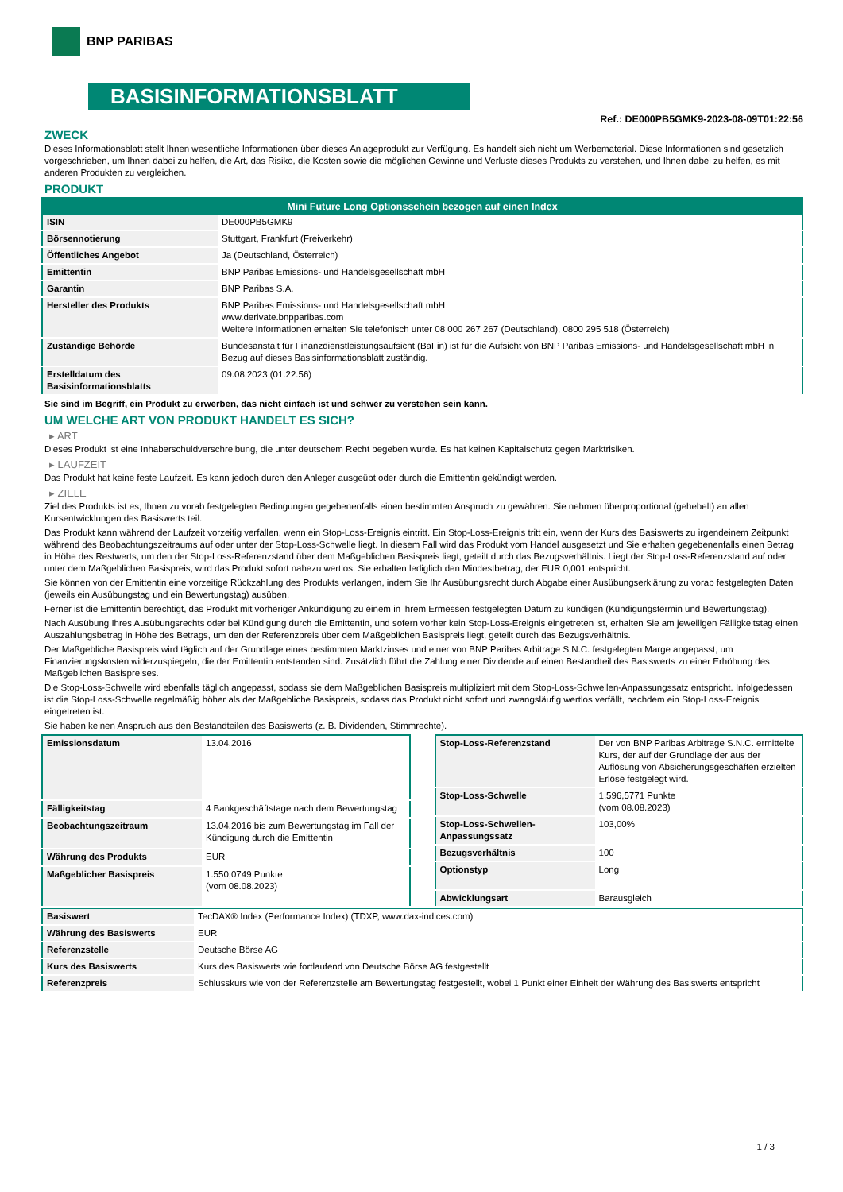BNP PARIBAS
BASISINFORMATIONSBLATT
Ref.: DE000PB5GMK9-2023-08-09T01:22:56
ZWECK
Dieses Informationsblatt stellt Ihnen wesentliche Informationen über dieses Anlageprodukt zur Verfügung. Es handelt sich nicht um Werbematerial. Diese Informationen sind gesetzlich vorgeschrieben, um Ihnen dabei zu helfen, die Art, das Risiko, die Kosten sowie die möglichen Gewinne und Verluste dieses Produkts zu verstehen, und Ihnen dabei zu helfen, es mit anderen Produkten zu vergleichen.
PRODUKT
| Mini Future Long Optionsschein bezogen auf einen Index | |
| --- | --- |
| ISIN | DE000PB5GMK9 |
| Börsennotierung | Stuttgart, Frankfurt (Freiverkehr) |
| Öffentliches Angebot | Ja (Deutschland, Österreich) |
| Emittentin | BNP Paribas Emissions- und Handelsgesellschaft mbH |
| Garantin | BNP Paribas S.A. |
| Hersteller des Produkts | BNP Paribas Emissions- und Handelsgesellschaft mbH www.derivate.bnpparibas.com Weitere Informationen erhalten Sie telefonisch unter 08 000 267 267 (Deutschland), 0800 295 518 (Österreich) |
| Zuständige Behörde | Bundesanstalt für Finanzdienstleistungsaufsicht (BaFin) ist für die Aufsicht von BNP Paribas Emissions- und Handelsgesellschaft mbH in Bezug auf dieses Basisinformationsblatt zuständig. |
| Erstelldatum des Basisinformationsblatts | 09.08.2023 (01:22:56) |
Sie sind im Begriff, ein Produkt zu erwerben, das nicht einfach ist und schwer zu verstehen sein kann.
UM WELCHE ART VON PRODUKT HANDELT ES SICH?
▸ ART
Dieses Produkt ist eine Inhaberschuldverschreibung, die unter deutschem Recht begeben wurde. Es hat keinen Kapitalschutz gegen Marktrisiken.
▸ LAUFZEIT
Das Produkt hat keine feste Laufzeit. Es kann jedoch durch den Anleger ausgeübt oder durch die Emittentin gekündigt werden.
▸ ZIELE
Ziel des Produkts ist es, Ihnen zu vorab festgelegten Bedingungen gegebenenfalls einen bestimmten Anspruch zu gewähren. Sie nehmen überproportional (gehebelt) an allen Kursentwicklungen des Basiswerts teil.
Das Produkt kann während der Laufzeit vorzeitig verfallen, wenn ein Stop-Loss-Ereignis eintritt. Ein Stop-Loss-Ereignis tritt ein, wenn der Kurs des Basiswerts zu irgendeinem Zeitpunkt während des Beobachtungszeitraums auf oder unter der Stop-Loss-Schwelle liegt. In diesem Fall wird das Produkt vom Handel ausgesetzt und Sie erhalten gegebenenfalls einen Betrag in Höhe des Restwerts, um den der Stop-Loss-Referenzstand über dem Maßgeblichen Basispreis liegt, geteilt durch das Bezugsverhältnis. Liegt der Stop-Loss-Referenzstand auf oder unter dem Maßgeblichen Basispreis, wird das Produkt sofort nahezu wertlos. Sie erhalten lediglich den Mindestbetrag, der EUR 0,001 entspricht.
Sie können von der Emittentin eine vorzeitige Rückzahlung des Produkts verlangen, indem Sie Ihr Ausübungsrecht durch Abgabe einer Ausübungserklärung zu vorab festgelegten Daten (jeweils ein Ausübungstag und ein Bewertungstag) ausüben.
Ferner ist die Emittentin berechtigt, das Produkt mit vorheriger Ankündigung zu einem in ihrem Ermessen festgelegten Datum zu kündigen (Kündigungstermin und Bewertungstag).
Nach Ausübung Ihres Ausübungsrechts oder bei Kündigung durch die Emittentin, und sofern vorher kein Stop-Loss-Ereignis eingetreten ist, erhalten Sie am jeweiligen Fälligkeitstag einen Auszahlungsbetrag in Höhe des Betrags, um den der Referenzpreis über dem Maßgeblichen Basispreis liegt, geteilt durch das Bezugsverhältnis.
Der Maßgebliche Basispreis wird täglich auf der Grundlage eines bestimmten Marktzinses und einer von BNP Paribas Arbitrage S.N.C. festgelegten Marge angepasst, um Finanzierungskosten widerzuspiegeln, die der Emittentin entstanden sind. Zusätzlich führt die Zahlung einer Dividende auf einen Bestandteil des Basiswerts zu einer Erhöhung des Maßgeblichen Basispreises.
Die Stop-Loss-Schwelle wird ebenfalls täglich angepasst, sodass sie dem Maßgeblichen Basispreis multipliziert mit dem Stop-Loss-Schwellen-Anpassungssatz entspricht. Infolgedessen ist die Stop-Loss-Schwelle regelmäßig höher als der Maßgebliche Basispreis, sodass das Produkt nicht sofort und zwangsläufig wertlos verfällt, nachdem ein Stop-Loss-Ereignis eingetreten ist.
Sie haben keinen Anspruch aus den Bestandteilen des Basiswerts (z. B. Dividenden, Stimmrechte).
| Emissionsdatum | 13.04.2016 |
| Fälligkeitstag | 4 Bankgeschäftstage nach dem Bewertungstag |
| Beobachtungszeitraum | 13.04.2016 bis zum Bewertungstag im Fall der Kündigung durch die Emittentin |
| Währung des Produkts | EUR |
| Maßgeblicher Basispreis | 1.550,0749 Punkte (vom 08.08.2023) |
| Stop-Loss-Referenzstand | Der von BNP Paribas Arbitrage S.N.C. ermittelte Kurs, der auf der Grundlage der aus der Auflösung von Absicherungsgeschäften erzielten Erlöse festgelegt wird. |
| Stop-Loss-Schwelle | 1.596,5771 Punkte (vom 08.08.2023) |
| Stop-Loss-Schwellen-Anpassungssatz | 103,00% |
| Bezugsverhältnis | 100 |
| Optionstyp | Long |
| Abwicklungsart | Barausgleich |
| Basiswert | TecDAX® Index (Performance Index) (TDXP, www.dax-indices.com) |
| Währung des Basiswerts | EUR |
| Referenzstelle | Deutsche Börse AG |
| Kurs des Basiswerts | Kurs des Basiswerts wie fortlaufend von Deutsche Börse AG festgestellt |
| Referenzpreis | Schlusskurs wie von der Referenzstelle am Bewertungstag festgestellt, wobei 1 Punkt einer Einheit der Währung des Basiswerts entspricht |
1 / 3